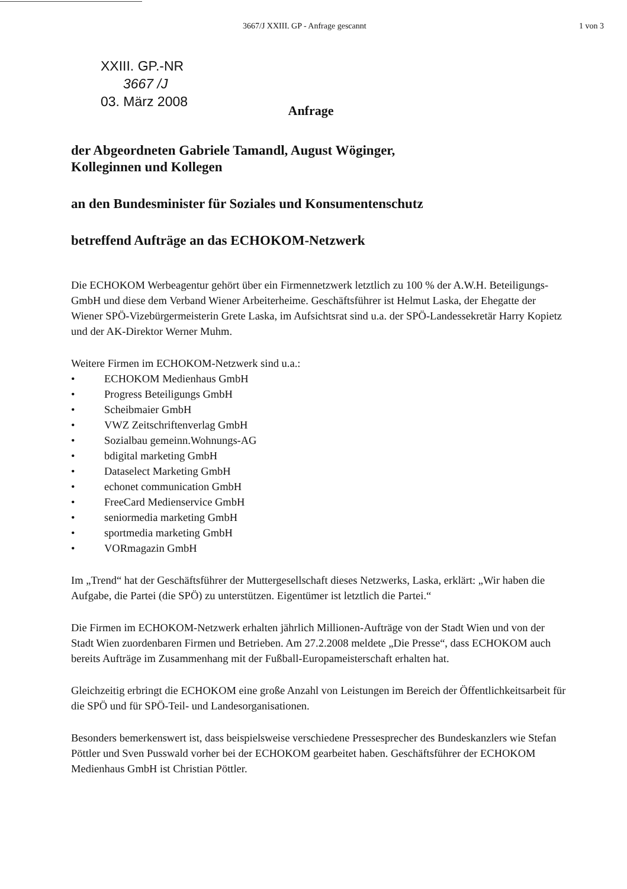3667/J XXIII. GP - Anfrage gescannt 1 von 3
XXIII. GP.-NR
3667 /J
03. März 2008
Anfrage
der Abgeordneten Gabriele Tamandl, August Wöginger,
Kolleginnen und Kollegen
an den Bundesminister für Soziales und Konsumentenschutz
betreffend Aufträge an das ECHOKOM-Netzwerk
Die ECHOKOM Werbeagentur gehört über ein Firmennetzwerk letztlich zu 100 % der A.W.H. Beteiligungs-GmbH und diese dem Verband Wiener Arbeiterheime. Geschäftsführer ist Helmut Laska, der Ehegatte der Wiener SPÖ-Vizebürgermeisterin Grete Laska, im Aufsichtsrat sind u.a. der SPÖ-Landessekretär Harry Kopietz und der AK-Direktor Werner Muhm.
Weitere Firmen im ECHOKOM-Netzwerk sind u.a.:
• ECHOKOM Medienhaus GmbH
• Progress Beteiligungs GmbH
• Scheibmaier GmbH
• VWZ Zeitschriftenverlag GmbH
• Sozialbau gemeinn.Wohnungs-AG
• bdigital marketing GmbH
• Dataselect Marketing GmbH
• echonet communication GmbH
• FreeCard Medienservice GmbH
• seniormedia marketing GmbH
• sportmedia marketing GmbH
• VORmagazin GmbH
Im „Trend“ hat der Geschäftsführer der Muttergesellschaft dieses Netzwerks, Laska, erklärt: „Wir haben die Aufgabe, die Partei (die SPÖ) zu unterstützen. Eigentümer ist letztlich die Partei.“
Die Firmen im ECHOKOM-Netzwerk erhalten jährlich Millionen-Aufträge von der Stadt Wien und von der Stadt Wien zuordenbaren Firmen und Betrieben. Am 27.2.2008 meldete „Die Presse“, dass ECHOKOM auch bereits Aufträge im Zusammenhang mit der Fußball-Europameisterschaft erhalten hat.
Gleichzeitig erbringt die ECHOKOM eine große Anzahl von Leistungen im Bereich der Öffentlichkeitsarbeit für die SPÖ und für SPÖ-Teil- und Landesorganisationen.
Besonders bemerkenswert ist, dass beispielsweise verschiedene Pressesprecher des Bundeskanzlers wie Stefan Pöttler und Sven Pusswald vorher bei der ECHOKOM gearbeitet haben. Geschäftsführer der ECHOKOM Medienhaus GmbH ist Christian Pöttler.